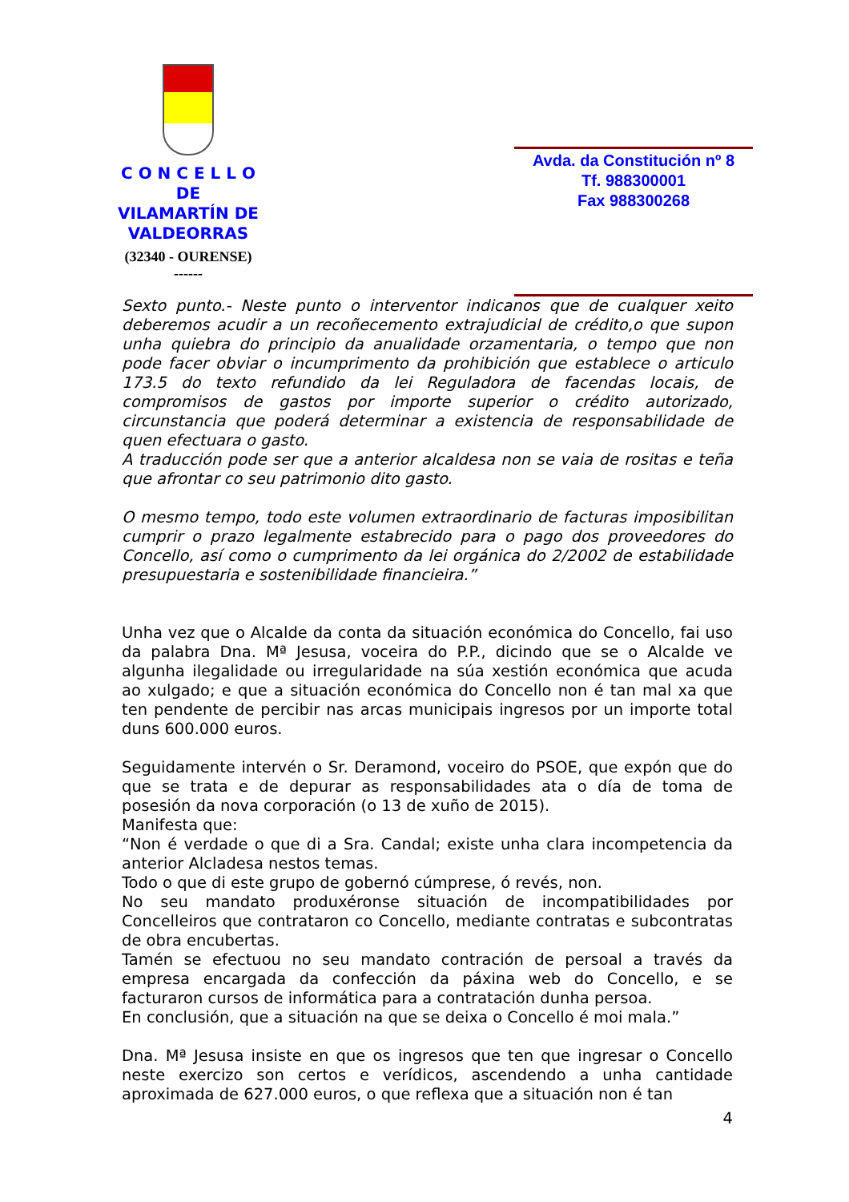C O N C E L L O
DE
VILAMARTÍN DE VALDEORRAS
(32340 - OURENSE)
------
Avda. da Constitución nº 8
Tf. 988300001
Fax 988300268
Sexto punto.- Neste punto o interventor indicanos que de cualquer xeito deberemos acudir a un recoñecemento extrajudicial de crédito,o que supon unha quiebra do principio da anualidade orzamentaria, o tempo que non pode facer obviar o incumprimento da prohibición que establece o articulo 173.5 do texto refundido da lei Reguladora de facendas locais, de compromisos de gastos por importe superior o crédito autorizado, circunstancia que poderá determinar a existencia de responsabilidade de quen efectuara o gasto.
A traducción pode ser que a anterior alcaldesa non se vaia de rositas e teña que afrontar co seu patrimonio dito gasto.
O mesmo tempo, todo este volumen extraordinario de facturas imposibilitan cumprir o prazo legalmente estabrecido para o pago dos proveedores do Concello, así como o cumprimento da lei orgánica do 2/2002 de estabilidade presupuestaria e sostenibilidade financieira.”
Unha vez que o Alcalde da conta da situación económica do Concello, fai uso da palabra Dna. Mª Jesusa, voceira do P.P., dicindo que se o Alcalde ve algunha ilegalidade ou irregularidade na súa xestión económica que acuda ao xulgado; e que a situación económica do Concello non é tan mal xa que ten pendente de percibir nas arcas municipais ingresos por un importe total duns 600.000 euros.
Seguidamente intervén o Sr. Deramond, voceiro do PSOE, que expón que do que se trata e de depurar as responsabilidades ata o día de toma de posesión da nova corporación (o 13 de xuño de 2015).
Manifesta que:
“Non é verdade o que di a Sra. Candal; existe unha clara incompetencia da anterior Alcladesa nestos temas.
Todo o que di este grupo de gobernó cúmprese, ó revés, non.
No seu mandato produxéronse situación de incompatibilidades por Concelleiros que contrataron co Concello, mediante contratas e subcontratas de obra encubertas.
Tamén se efectuou no seu mandato contración de persoal a través da empresa encargada da confección da páxina web do Concello, e se facturaron cursos de informática para a contratación dunha persoa.
En conclusión, que a situación na que se deixa o Concello é moi mala.”
Dna. Mª Jesusa insiste en que os ingresos que ten que ingresar o Concello neste exercizo son certos e verídicos, ascendendo a unha cantidade aproximada de 627.000 euros, o que reflexa que a situación non é tan
4